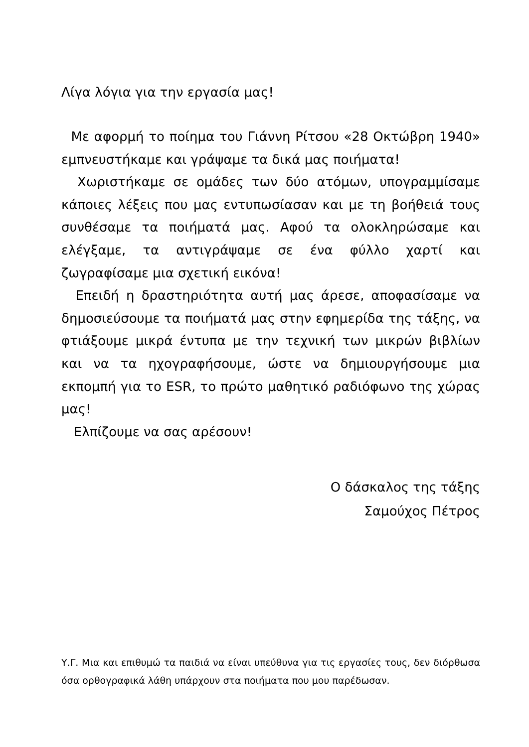Λίγα λόγια για την εργασία μας!
Με αφορμή το ποίημα του Γιάννη Ρίτσου «28 Οκτώβρη 1940» εμπνευστήκαμε και γράψαμε τα δικά μας ποιήματα!
Χωριστήκαμε σε ομάδες των δύο ατόμων, υπογραμμίσαμε κάποιες λέξεις που μας εντυπωσίασαν και με τη βοήθειά τους συνθέσαμε τα ποιήματά μας. Αφού τα ολοκληρώσαμε και ελέγξαμε, τα αντιγράψαμε σε ένα φύλλο χαρτί και ζωγραφίσαμε μια σχετική εικόνα!
Επειδή η δραστηριότητα αυτή μας άρεσε, αποφασίσαμε να δημοσιεύσουμε τα ποιήματά μας στην εφημερίδα της τάξης, να φτιάξουμε μικρά έντυπα με την τεχνική των μικρών βιβλίων και να τα ηχογραφήσουμε, ώστε να δημιουργήσουμε μια εκπομπή για το ESR, το πρώτο μαθητικό ραδιόφωνο της χώρας μας!
Ελπίζουμε να σας αρέσουν!
Ο δάσκαλος της τάξης
Σαμούχος Πέτρος
Υ.Γ. Μια και επιθυμώ τα παιδιά να είναι υπεύθυνα για τις εργασίες τους, δεν διόρθωσα όσα ορθογραφικά λάθη υπάρχουν στα ποιήματα που μου παρέδωσαν.